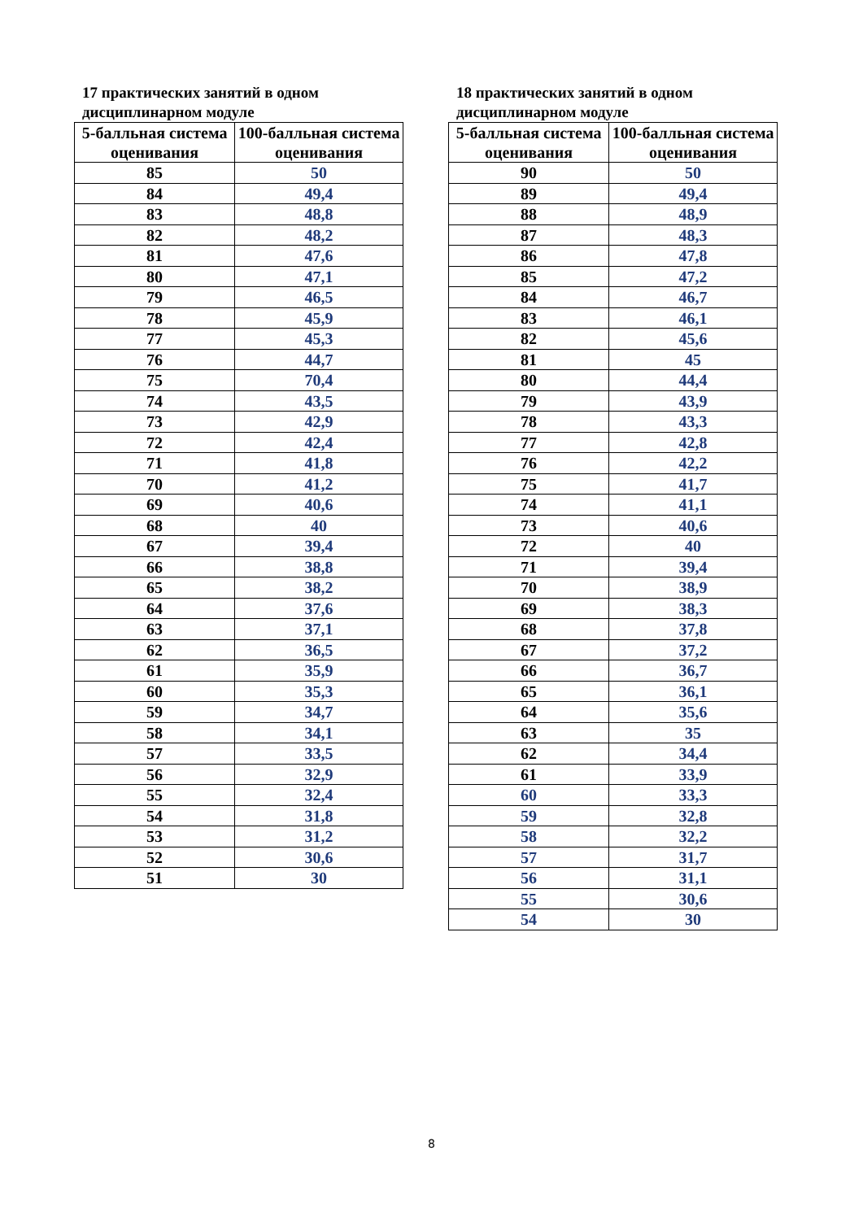17 практических занятий в одном дисциплинарном модуле
| 5-балльная система оценивания | 100-балльная система оценивания |
| --- | --- |
| 85 | 50 |
| 84 | 49,4 |
| 83 | 48,8 |
| 82 | 48,2 |
| 81 | 47,6 |
| 80 | 47,1 |
| 79 | 46,5 |
| 78 | 45,9 |
| 77 | 45,3 |
| 76 | 44,7 |
| 75 | 70,4 |
| 74 | 43,5 |
| 73 | 42,9 |
| 72 | 42,4 |
| 71 | 41,8 |
| 70 | 41,2 |
| 69 | 40,6 |
| 68 | 40 |
| 67 | 39,4 |
| 66 | 38,8 |
| 65 | 38,2 |
| 64 | 37,6 |
| 63 | 37,1 |
| 62 | 36,5 |
| 61 | 35,9 |
| 60 | 35,3 |
| 59 | 34,7 |
| 58 | 34,1 |
| 57 | 33,5 |
| 56 | 32,9 |
| 55 | 32,4 |
| 54 | 31,8 |
| 53 | 31,2 |
| 52 | 30,6 |
| 51 | 30 |
18 практических занятий в одном дисциплинарном модуле
| 5-балльная система оценивания | 100-балльная система оценивания |
| --- | --- |
| 90 | 50 |
| 89 | 49,4 |
| 88 | 48,9 |
| 87 | 48,3 |
| 86 | 47,8 |
| 85 | 47,2 |
| 84 | 46,7 |
| 83 | 46,1 |
| 82 | 45,6 |
| 81 | 45 |
| 80 | 44,4 |
| 79 | 43,9 |
| 78 | 43,3 |
| 77 | 42,8 |
| 76 | 42,2 |
| 75 | 41,7 |
| 74 | 41,1 |
| 73 | 40,6 |
| 72 | 40 |
| 71 | 39,4 |
| 70 | 38,9 |
| 69 | 38,3 |
| 68 | 37,8 |
| 67 | 37,2 |
| 66 | 36,7 |
| 65 | 36,1 |
| 64 | 35,6 |
| 63 | 35 |
| 62 | 34,4 |
| 61 | 33,9 |
| 60 | 33,3 |
| 59 | 32,8 |
| 58 | 32,2 |
| 57 | 31,7 |
| 56 | 31,1 |
| 55 | 30,6 |
| 54 | 30 |
8